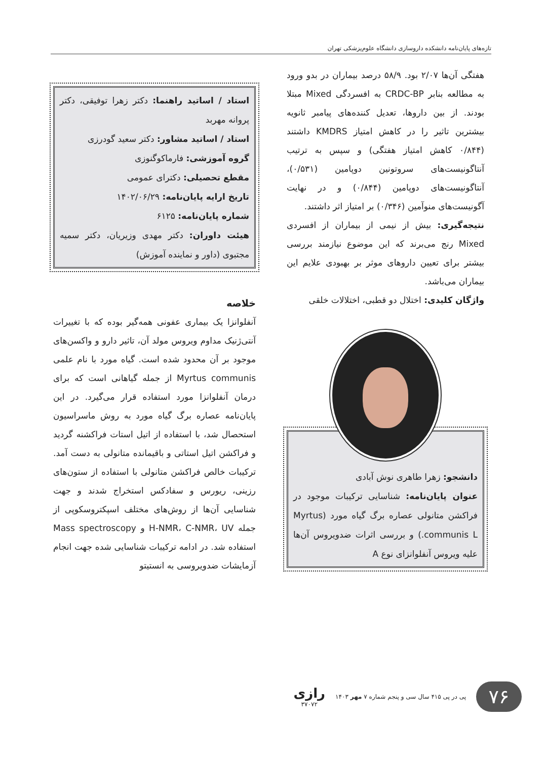تازه‌های پایان‌نامه دانشکده داروسازی دانشگاه علوم‌پزشکی تهران
هفتگی آن‌ها ۲/۰۷ بود. ۵۸/۹ درصد بیماران در بدو ورود به مطالعه بنابر CRDC-BP به افسردگی Mixed مبتلا بودند. از بین داروها، تعدیل کننده‌های پیامبر ثانویه بیشترین تاثیر را در کاهش امتیاز KMDRS داشتند (۰/۸۴۴ کاهش امتیاز هفتگی) و سپس به ترتیب آنتاگونیست‌های سروتونین دوپامین (۰/۵۳۱)، آنتاگونیست‌های دوپامین (۰/۸۴۴) و در نهایت آگونیست‌های منوآمین (۰/۳۴۶) بر امتیاز اثر داشتند.
نتیجه‌گیری: بیش از نیمی از بیماران از افسردی Mixed رنج می‌برند که این موضوع نیازمند بررسی بیشتر برای تعیین داروهای موثر بر بهبودی علایم این بیماران می‌باشد.
واژگان کلیدی: اختلال دو قطبی، اختلالات خلقی
دانشجو: زهرا طاهری نوش آبادی
عنوان پایان‌نامه: شناسایی ترکیبات موجود در فراکشن متانولی عصاره برگ گیاه مورد (Myrtus communis L.) و بررسی اثرات ضدویروس آن‌ها علیه ویروس آنفلوانزای نوع A
استاد / اساتید راهنما: دکتر زهرا توفیقی، دکتر پروانه مهربد
استاد / اساتید مشاور: دکتر سعید گودرزی
گروه آموزشی: فارماکوگنوزی
مقطع تحصیلی: دکترای عمومی
تاریخ ارایه پایان‌نامه: ۱۴۰۲/۰۶/۲۹
شماره پایان‌نامه: ۶۱۲۵
هیئت داوران: دکتر مهدی وزیریان، دکتر سمیه مجتبوی (داور و نماینده آموزش)
خلاصه
آنفلوانزا یک بیماری عفونی همه‌گیر بوده که با تغییرات آنتی‌ژنیک مداوم ویروس مولد آن، تاثیر دارو و واکسن‌های موجود بر آن محدود شده است. گیاه مورد با نام علمی Myrtus communis از جمله گیاهانی است که برای درمان آنفلوانزا مورد استفاده قرار می‌گیرد. در این پایان‌نامه عصاره برگ گیاه مورد به روش ماسراسیون استحصال شد، با استفاده از اتیل استات فراکشنه گردید و فراکشن اتیل استاتی و باقیمانده متانولی به دست آمد. ترکیبات خالص فراکشن متانولی با استفاده از ستون‌های رزینی، ریورس و سفادکس استخراج شدند و جهت شناسایی آن‌ها از روش‌های مختلف اسپکتروسکوپی از جمله H-NMR، C-NMR، UV و Mass spectroscopy استفاده شد. در ادامه ترکیبات شناسایی شده جهت انجام آزمایشات ضدویروسی به انستیتو
۷۶
پی در پی ۴۱۵ سال سی و پنجم شماره ۷ مهر ۱۴۰۳
رازی
۳۷۰۷۲